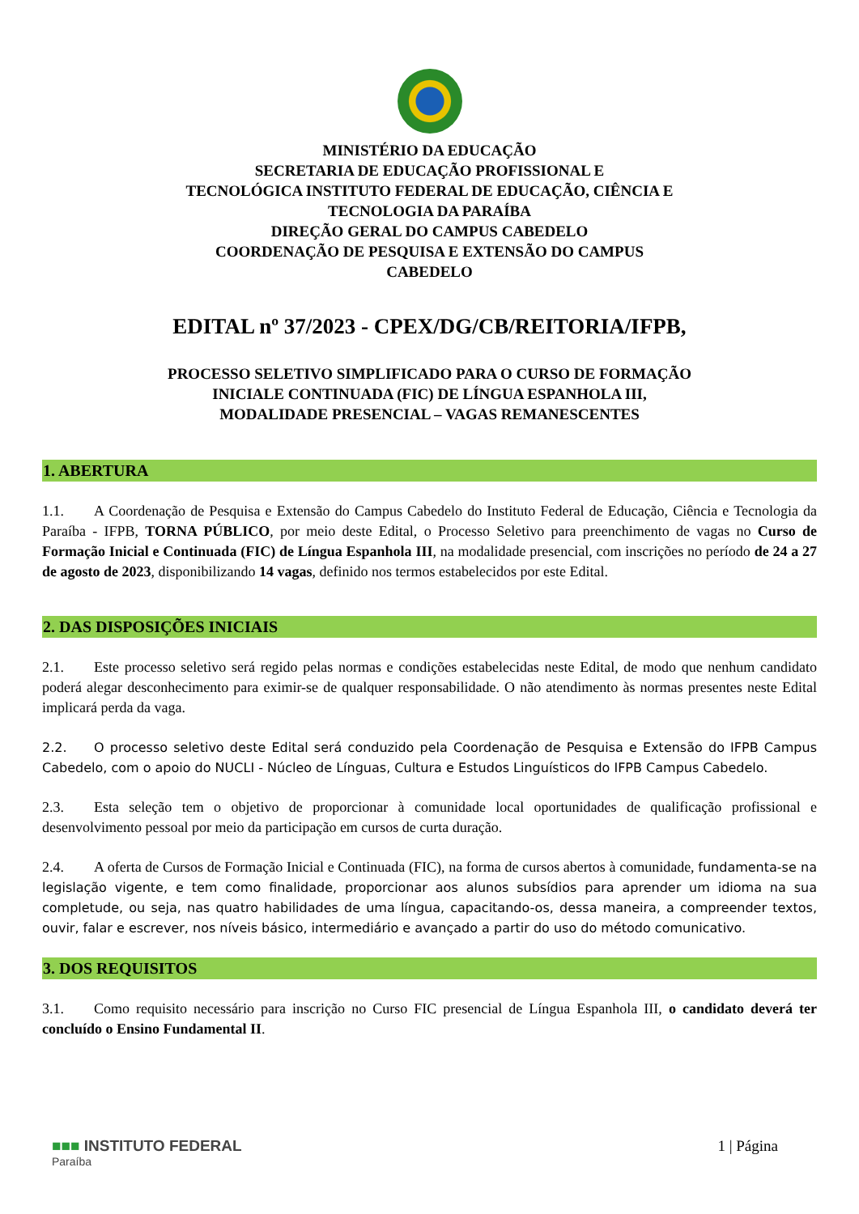MINISTÉRIO DA EDUCAÇÃO
SECRETARIA DE EDUCAÇÃO PROFISSIONAL E
TECNOLÓGICA INSTITUTO FEDERAL DE EDUCAÇÃO, CIÊNCIA E
TECNOLOGIA DA PARAÍBA
DIREÇÃO GERAL DO CAMPUS CABEDELO
COORDENAÇÃO DE PESQUISA E EXTENSÃO DO CAMPUS
CABEDELO
EDITAL nº 37/2023 - CPEX/DG/CB/REITORIA/IFPB,
PROCESSO SELETIVO SIMPLIFICADO PARA O CURSO DE FORMAÇÃO
INICIALE CONTINUADA (FIC) DE LÍNGUA ESPANHOLA III,
MODALIDADE PRESENCIAL – VAGAS REMANESCENTES
1. ABERTURA
1.1. A Coordenação de Pesquisa e Extensão do Campus Cabedelo do Instituto Federal de Educação, Ciência e Tecnologia da Paraíba - IFPB, TORNA PÚBLICO, por meio deste Edital, o Processo Seletivo para preenchimento de vagas no Curso de Formação Inicial e Continuada (FIC) de Língua Espanhola III, na modalidade presencial, com inscrições no período de 24 a 27 de agosto de 2023, disponibilizando 14 vagas, definido nos termos estabelecidos por este Edital.
2. DAS DISPOSIÇÕES INICIAIS
2.1. Este processo seletivo será regido pelas normas e condições estabelecidas neste Edital, de modo que nenhum candidato poderá alegar desconhecimento para eximir-se de qualquer responsabilidade. O não atendimento às normas presentes neste Edital implicará perda da vaga.
2.2. O processo seletivo deste Edital será conduzido pela Coordenação de Pesquisa e Extensão do IFPB Campus Cabedelo, com o apoio do NUCLI - Núcleo de Línguas, Cultura e Estudos Linguísticos do IFPB Campus Cabedelo.
2.3. Esta seleção tem o objetivo de proporcionar à comunidade local oportunidades de qualificação profissional e desenvolvimento pessoal por meio da participação em cursos de curta duração.
2.4. A oferta de Cursos de Formação Inicial e Continuada (FIC), na forma de cursos abertos à comunidade, fundamenta-se na legislação vigente, e tem como finalidade, proporcionar aos alunos subsídios para aprender um idioma na sua completude, ou seja, nas quatro habilidades de uma língua, capacitando-os, dessa maneira, a compreender textos, ouvir, falar e escrever, nos níveis básico, intermediário e avançado a partir do uso do método comunicativo.
3. DOS REQUISITOS
3.1. Como requisito necessário para inscrição no Curso FIC presencial de Língua Espanhola III, o candidato deverá ter concluído o Ensino Fundamental II.
■■■ INSTITUTO FEDERAL
Paraíba
1 | Página